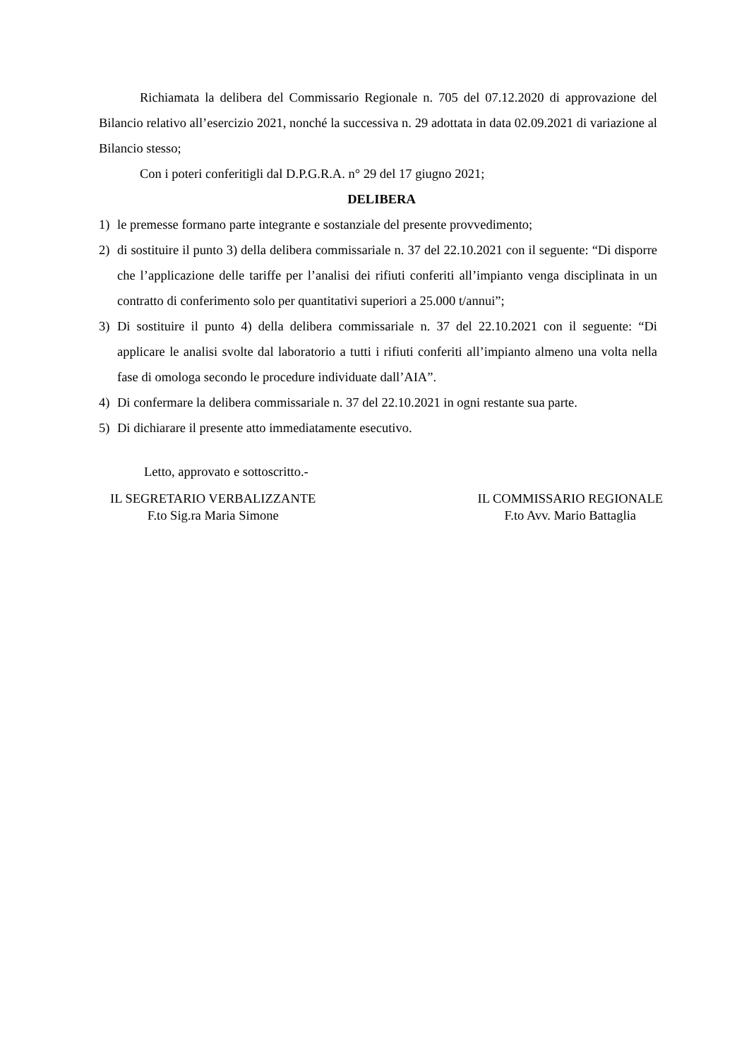Richiamata la delibera del Commissario Regionale n. 705 del 07.12.2020 di approvazione del Bilancio relativo all’esercizio 2021, nonché la successiva n. 29 adottata in data 02.09.2021 di variazione al Bilancio stesso;
Con i poteri conferitigli dal D.P.G.R.A. n° 29 del 17 giugno 2021;
DELIBERA
1) le premesse formano parte integrante e sostanziale del presente provvedimento;
2) di sostituire il punto 3) della delibera commissariale n. 37 del 22.10.2021 con il seguente: “Di disporre che l’applicazione delle tariffe per l’analisi dei rifiuti conferiti all’impianto venga disciplinata in un contratto di conferimento solo per quantitativi superiori a 25.000 t/annui”;
3) Di sostituire il punto 4) della delibera commissariale n. 37 del 22.10.2021 con il seguente: “Di applicare le analisi svolte dal laboratorio a tutti i rifiuti conferiti all’impianto almeno una volta nella fase di omologa secondo le procedure individuate dall’AIA”.
4) Di confermare la delibera commissariale n. 37 del 22.10.2021 in ogni restante sua parte.
5) Di dichiarare il presente atto immediatamente esecutivo.
Letto, approvato e sottoscritto.-
IL SEGRETARIO VERBALIZZANTE
F.to Sig.ra Maria Simone
IL COMMISSARIO REGIONALE
F.to Avv. Mario Battaglia